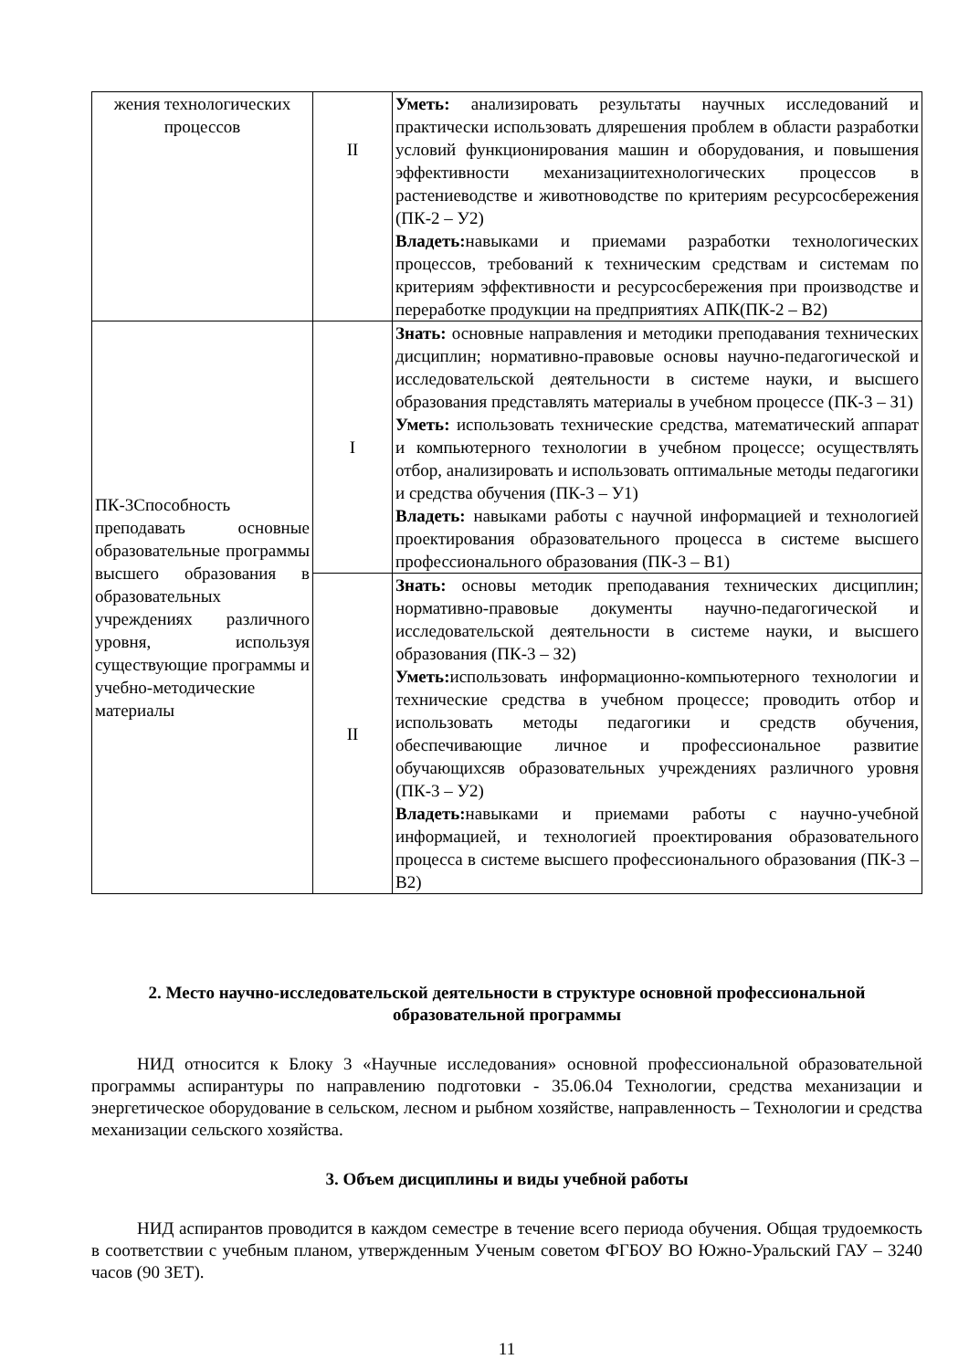| жения технологических процессов | II | Уметь: анализировать результаты научных исследований и практически использовать длярешения проблем в области разработки условий функционирования машин и оборудования, и повышения эффективности механизациитехнологических процессов в растениеводстве и животноводстве по критериям ресурсосбережения (ПК-2 – У2) Владеть: навыками и приемами разработки технологических процессов, требований к техническим средствам и системам по критериям эффективности и ресурсосбережения при производстве и переработке продукции на предприятиях АПК(ПК-2 – В2) |
| ПК-3Способность преподавать основные образовательные программы высшего образования в образовательных учреждениях различного уровня, используя существующие программы и учебно-методические материалы | I | Знать: основные направления и методики преподавания технических дисциплин; нормативно-правовые основы научно-педагогической и исследовательской деятельности в системе науки, и высшего образования представлять материалы в учебном процессе (ПК-3 – З1) Уметь: использовать технические средства, математический аппарат и компьютерного технологии в учебном процессе; осуществлять отбор, анализировать и использовать оптимальные методы педагогики и средства обучения (ПК-3 – У1) Владеть: навыками работы с научной информацией и технологией проектирования образовательного процесса в системе высшего профессионального образования (ПК-3 – В1) |
| | II | Знать: основы методик преподавания технических дисциплин; нормативно-правовые документы научно-педагогической и исследовательской деятельности в системе науки, и высшего образования (ПК-3 – З2) Уметь: использовать информационно-компьютерного технологии и технические средства в учебном процессе; проводить отбор и использовать методы педагогики и средств обучения, обеспечивающие личное и профессиональное развитие обучающихсяв образовательных учреждениях различного уровня (ПК-3 – У2) Владеть: навыками и приемами работы с научно-учебной информацией, и технологией проектирования образовательного процесса в системе высшего профессионального образования (ПК-3 – В2) |
2. Место научно-исследовательской деятельности в структуре основной профессиональной образовательной программы
НИД относится к Блоку 3 «Научные исследования» основной профессиональной образовательной программы аспирантуры по направлению подготовки - 35.06.04 Технологии, средства механизации и энергетическое оборудование в сельском, лесном и рыбном хозяйстве, направленность – Технологии и средства механизации сельского хозяйства.
3. Объем дисциплины и виды учебной работы
НИД аспирантов проводится в каждом семестре в течение всего периода обучения. Общая трудоемкость в соответствии с учебным планом, утвержденным Ученым советом ФГБОУ ВО Южно-Уральский ГАУ – 3240 часов (90 ЗЕТ).
11